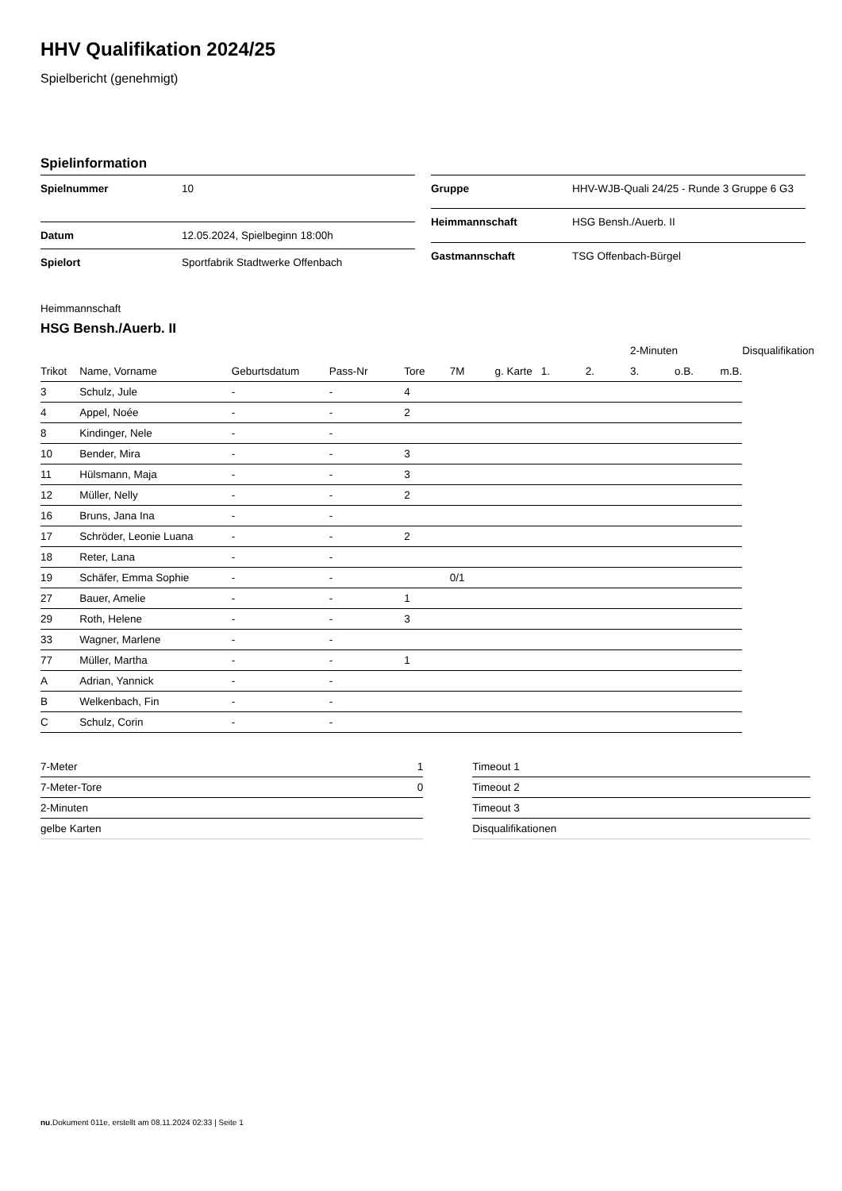HHV Qualifikation 2024/25
Spielbericht (genehmigt)
Spielinformation
| Spielnummer | 10 |
| Datum | 12.05.2024, Spielbeginn 18:00h |
| Spielort | Sportfabrik Stadtwerke Offenbach |
| Gruppe | HHV-WJB-Quali 24/25 - Runde 3 Gruppe 6 G3 |
| Heimmannschaft | HSG Bensh./Auerb. II |
| Gastmannschaft | TSG Offenbach-Bürgel |
Heimmannschaft
HSG Bensh./Auerb. II
| | | | | | | | | | 2-Minuten | | | Disqualifikation |
| --- | --- | --- | --- | --- | --- | --- | --- | --- | --- | --- | --- | --- |
| Trikot | Name, Vorname | Geburtsdatum | Pass-Nr | Tore | 7M | g. Karte | 1. | 2. | 3. | o.B. | m.B. | |
| 3 | Schulz, Jule | - | - | 4 | | | | | | | | |
| 4 | Appel, Noée | - | - | 2 | | | | | | | | |
| 8 | Kindinger, Nele | - | - | | | | | | | | | |
| 10 | Bender, Mira | - | - | 3 | | | | | | | | |
| 11 | Hülsmann, Maja | - | - | 3 | | | | | | | | |
| 12 | Müller, Nelly | - | - | 2 | | | | | | | | |
| 16 | Bruns, Jana Ina | - | - | | | | | | | | | |
| 17 | Schröder, Leonie Luana | - | - | 2 | | | | | | | | |
| 18 | Reter, Lana | - | - | | | | | | | | | |
| 19 | Schäfer, Emma Sophie | - | - | | 0/1 | | | | | | | |
| 27 | Bauer, Amelie | - | - | 1 | | | | | | | | |
| 29 | Roth, Helene | - | - | 3 | | | | | | | | |
| 33 | Wagner, Marlene | - | - | | | | | | | | | |
| 77 | Müller, Martha | - | - | 1 | | | | | | | | |
| A | Adrian, Yannick | - | - | | | | | | | | | |
| B | Welkenbach, Fin | - | - | | | | | | | | | |
| C | Schulz, Corin | - | - | | | | | | | | | |
| 7-Meter | 1 |
| 7-Meter-Tore | 0 |
| 2-Minuten | |
| gelbe Karten | |
| Timeout 1 |
| Timeout 2 |
| Timeout 3 |
| Disqualifikationen |
nu.Dokument 011e, erstellt am 08.11.2024 02:33 | Seite 1